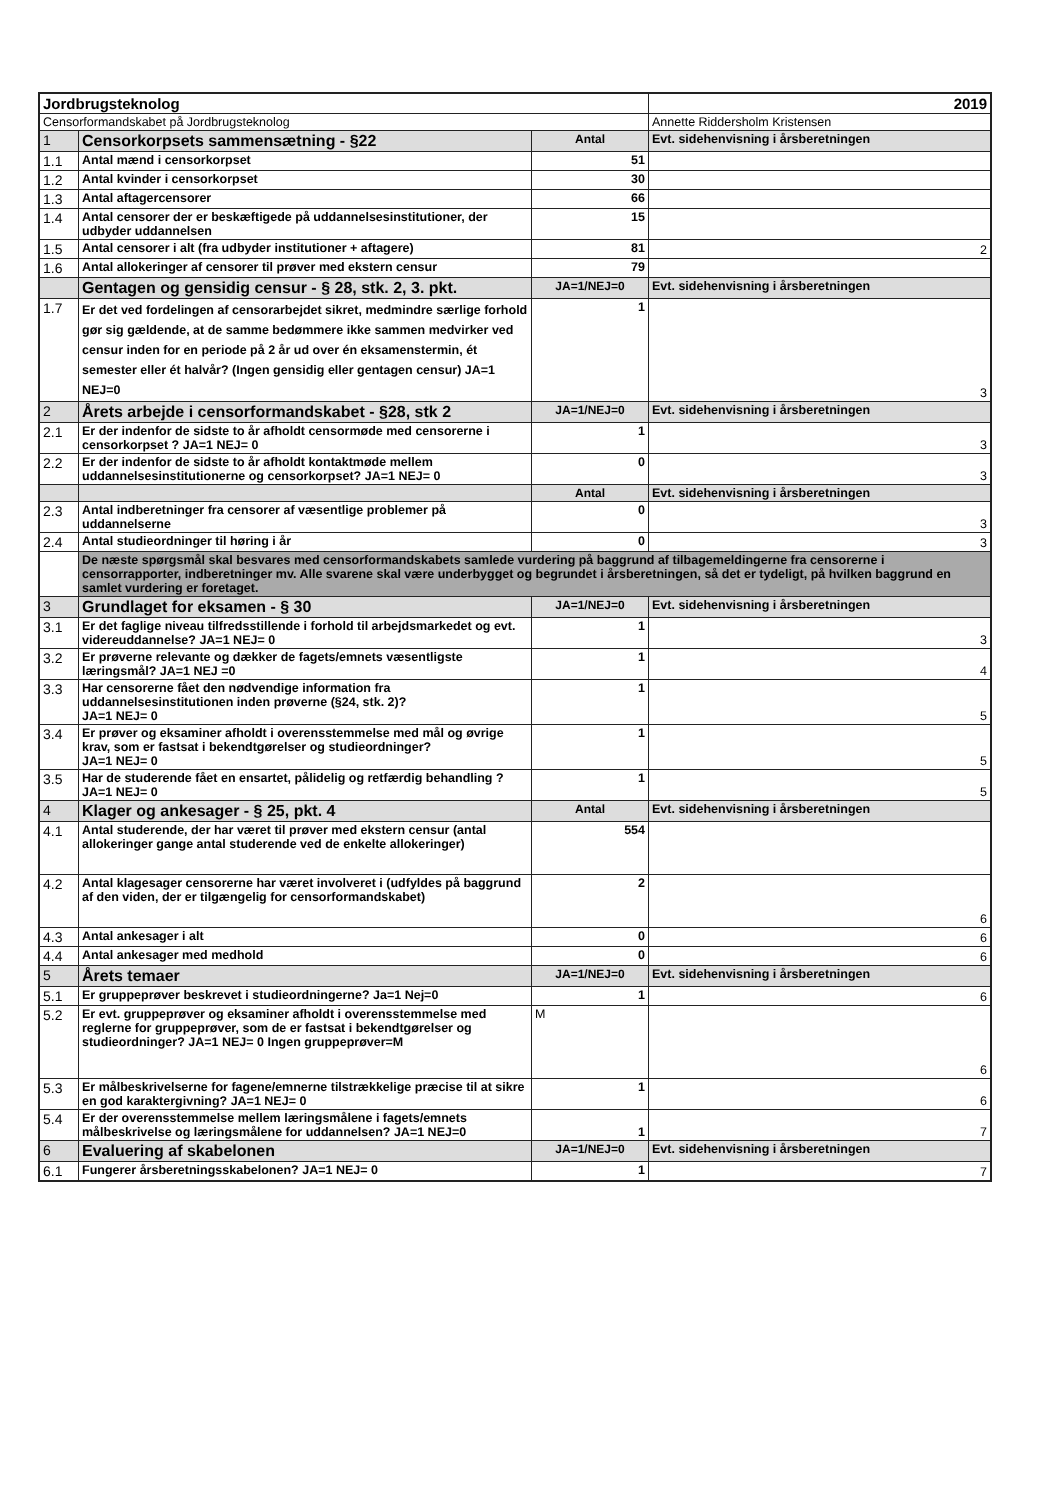| Jordbrugsteknolog | | | 2019 |
| Censorformandskabet på Jordbrugsteknolog | | | Annette Riddersholm Kristensen |
| 1 | Censorkorpsets sammensætning - §22 | Antal | Evt. sidehenvisning i årsberetningen |
| 1.1 | Antal mænd i censorkorpset | 51 | |
| 1.2 | Antal kvinder i censorkorpset | 30 | |
| 1.3 | Antal aftagercensorer | 66 | |
| 1.4 | Antal censorer der er beskæftigede på uddannelsesinstitutioner, der udbyder uddannelsen | 15 | |
| 1.5 | Antal censorer i alt (fra udbyder institutioner + aftagere) | 81 | 2 |
| 1.6 | Antal allokeringer af censorer til prøver med ekstern censur | 79 | |
| | Gentagen og gensidig censur - § 28, stk. 2, 3. pkt. | JA=1/NEJ=0 | Evt. sidehenvisning i årsberetningen |
| 1.7 | Er det ved fordelingen af censorarbejdet sikret, medmindre særlige forhold gør sig gældende, at de samme bedømmere ikke sammen medvirker ved censur inden for en periode på 2 år ud over én eksamenstermin, ét semester eller ét halvår? (Ingen gensidig eller gentagen censur) JA=1 NEJ=0 | 1 | 3 |
| 2 | Årets arbejde i censorformandskabet - §28, stk 2 | JA=1/NEJ=0 | Evt. sidehenvisning i årsberetningen |
| 2.1 | Er der indenfor de sidste to år afholdt censormøde med censorerne i censorkorpset ? JA=1 NEJ= 0 | 1 | 3 |
| 2.2 | Er der indenfor de sidste to år afholdt kontaktmøde mellem uddannelsesinstitutionerne og censorkorpset? JA=1 NEJ= 0 | 0 | 3 |
| | | Antal | Evt. sidehenvisning i årsberetningen |
| 2.3 | Antal indberetninger fra censorer af væsentlige problemer på uddannelserne | 0 | 3 |
| 2.4 | Antal studieordninger til høring i år | 0 | 3 |
| | De næste spørgsmål skal besvares med censorformandskabets samlede vurdering på baggrund af tilbagemeldingerne fra censorerne i censorrapporter, indberetninger mv. Alle svarene skal være underbygget og begrundet i årsberetningen, så det er tydeligt, på hvilken baggrund en samlet vurdering er foretaget. | | |
| 3 | Grundlaget for eksamen - § 30 | JA=1/NEJ=0 | Evt. sidehenvisning i årsberetningen |
| 3.1 | Er det faglige niveau tilfredsstillende i forhold til arbejdsmarkedet og evt. videreuddannelse? JA=1 NEJ= 0 | 1 | 3 |
| 3.2 | Er prøverne relevante og dækker de fagets/emnets væsentligste læringsmål? JA=1 NEJ =0 | 1 | 4 |
| 3.3 | Har censorerne fået den nødvendige information fra uddannelsesinstitutionen inden prøverne (§24, stk. 2)? JA=1 NEJ= 0 | 1 | 5 |
| 3.4 | Er prøver og eksaminer afholdt i overensstemmelse med mål og øvrige krav, som er fastsat i bekendtgørelser og studieordninger? JA=1 NEJ= 0 | 1 | 5 |
| 3.5 | Har de studerende fået en ensartet, pålidelig og retfærdig behandling ? JA=1 NEJ= 0 | 1 | 5 |
| 4 | Klager og ankesager - § 25, pkt. 4 | Antal | Evt. sidehenvisning i årsberetningen |
| 4.1 | Antal studerende, der har været til prøver med ekstern censur (antal allokeringer gange antal studerende ved de enkelte allokeringer) | 554 | |
| 4.2 | Antal klagesager censorerne har været involveret i (udfyldes på baggrund af den viden, der er tilgængelig for censorformandskabet) | 2 | 6 |
| 4.3 | Antal ankesager i alt | 0 | 6 |
| 4.4 | Antal ankesager med medhold | 0 | 6 |
| 5 | Årets temaer | JA=1/NEJ=0 | Evt. sidehenvisning i årsberetningen |
| 5.1 | Er gruppeprøver beskrevet i studieordningerne? Ja=1 Nej=0 | 1 | 6 |
| 5.2 | Er evt. gruppeprøver og eksaminer afholdt i overensstemmelse med reglerne for gruppeprøver, som de er fastsat i bekendtgørelser og studieordninger? JA=1 NEJ= 0 Ingen gruppeprøver=M | M | 6 |
| 5.3 | Er målbeskrivelserne for fagene/emnerne tilstrækkelige præcise til at sikre en god karaktergivning? JA=1 NEJ= 0 | 1 | 6 |
| 5.4 | Er der overensstemmelse mellem læringsmålene i fagets/emnets målbeskrivelse og læringsmålene for uddannelsen? JA=1 NEJ=0 | 1 | 7 |
| 6 | Evaluering af skabelonen | JA=1/NEJ=0 | Evt. sidehenvisning i årsberetningen |
| 6.1 | Fungerer årsberetningsskabelonen? JA=1 NEJ= 0 | 1 | 7 |